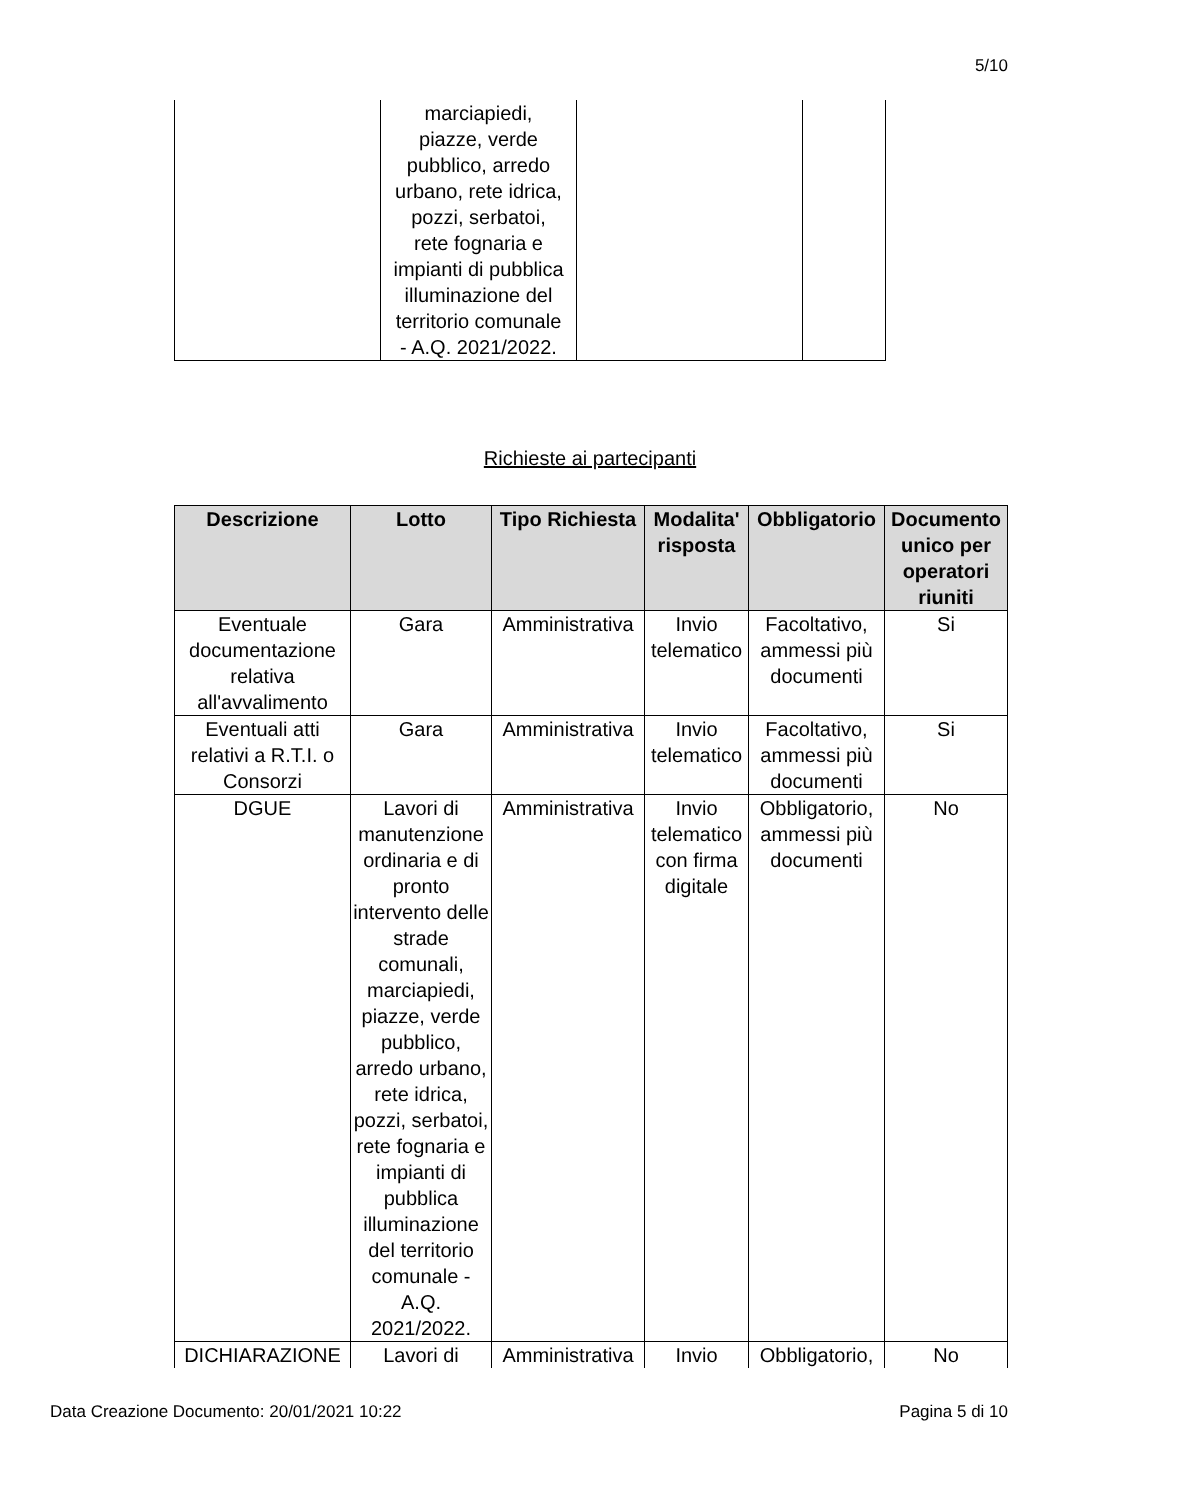5/10
| | marciapiedi, piazze, verde pubblico, arredo urbano, rete idrica, pozzi, serbatoi, rete fognaria e impianti di pubblica illuminazione del territorio comunale - A.Q. 2021/2022. | | |
Richieste ai partecipanti
| Descrizione | Lotto | Tipo Richiesta | Modalita' risposta | Obbligatorio | Documento unico per operatori riuniti |
| --- | --- | --- | --- | --- | --- |
| Eventuale documentazione relativa all'avvalimento | Gara | Amministrativa | Invio telematico | Facoltativo, ammessi più documenti | Si |
| Eventuali atti relativi a R.T.I. o Consorzi | Gara | Amministrativa | Invio telematico | Facoltativo, ammessi più documenti | Si |
| DGUE | Lavori di manutenzione ordinaria e di pronto intervento delle strade comunali, marciapiedi, piazze, verde pubblico, arredo urbano, rete idrica, pozzi, serbatoi, rete fognaria e impianti di pubblica illuminazione del territorio comunale - A.Q. 2021/2022. | Amministrativa | Invio telematico con firma digitale | Obbligatorio, ammessi più documenti | No |
| DICHIARAZIONE | Lavori di | Amministrativa | Invio | Obbligatorio, | No |
Data Creazione Documento: 20/01/2021 10:22
Pagina 5 di 10